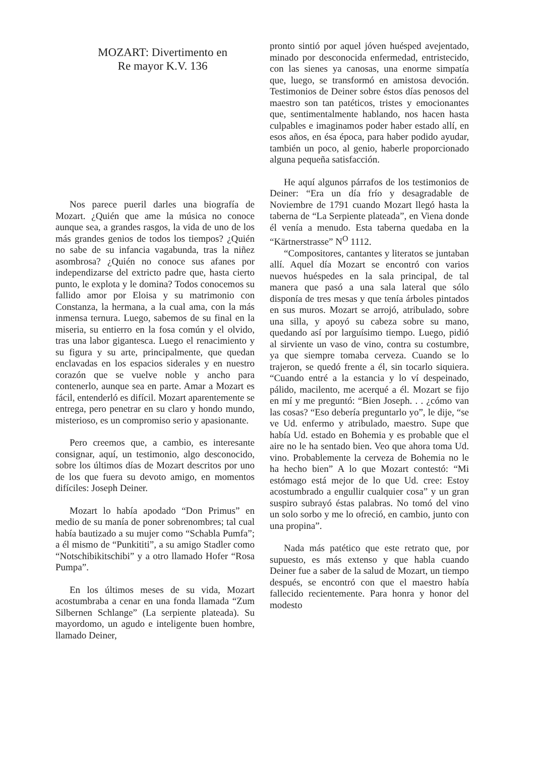MOZART: Divertimento en
Re mayor K.V. 136
Nos parece pueril darles una biografía de Mozart. ¿Quién que ame la música no conoce aunque sea, a grandes rasgos, la vida de uno de los más grandes genios de todos los tiempos? ¿Quién no sabe de su infancia vagabunda, tras la niñez asombrosa? ¿Quién no conoce sus afanes por independizarse del extricto padre que, hasta cierto punto, le explota y le domina? Todos conocemos su fallido amor por Eloisa y su matrimonio con Constanza, la hermana, a la cual ama, con la más inmensa ternura. Luego, sabemos de su final en la miseria, su entierro en la fosa común y el olvido, tras una labor gigantesca. Luego el renacimiento y su figura y su arte, principalmente, que quedan enclavadas en los espacios siderales y en nuestro corazón que se vuelve noble y ancho para contenerlo, aunque sea en parte. Amar a Mozart es fácil, entenderló es difícil. Mozart aparentemente se entrega, pero penetrar en su claro y hondo mundo, misterioso, es un compromiso serio y apasionante.
Pero creemos que, a cambio, es interesante consignar, aquí, un testimonio, algo desconocido, sobre los últimos días de Mozart descritos por uno de los que fuera su devoto amigo, en momentos difíciles: Joseph Deiner.
Mozart lo había apodado “Don Primus” en medio de su manía de poner sobrenombres; tal cual había bautizado a su mujer como “Schabla Pumfa”; a él mismo de “Punkititi”, a su amigo Stadler como “Notschibikitschibi” y a otro llamado Hofer “Rosa Pumpa”.
En los últimos meses de su vida, Mozart acostumbraba a cenar en una fonda llamada “Zum Silbernen Schlange” (La serpiente plateada). Su mayordomo, un agudo e inteligente buen hombre, llamado Deiner,
pronto sintió por aquel jóven huésped avejentado, minado por desconocida enfermedad, entristecido, con las sienes ya canosas, una enorme simpatía que, luego, se transformó en amistosa devoción. Testimonios de Deiner sobre éstos días penosos del maestro son tan patéticos, tristes y emocionantes que, sentimentalmente hablando, nos hacen hasta culpables e imaginamos poder haber estado allí, en esos años, en ésa época, para haber podido ayudar, también un poco, al genio, haberle proporcionado alguna pequeña satisfacción.
He aquí algunos párrafos de los testimonios de Deiner: “Era un día frío y desagradable de Noviembre de 1791 cuando Mozart llegó hasta la taberna de “La Serpiente plateada”, en Viena donde él venía a menudo. Esta taberna quedaba en la “Kärtnerstrasse” N<sup>O</sup> 1112.
“Compositores, cantantes y literatos se juntaban allí. Aquel día Mozart se encontró con varios nuevos huéspedes en la sala principal, de tal manera que pasó a una sala lateral que sólo disponía de tres mesas y que tenía árboles pintados en sus muros. Mozart se arrojó, atribulado, sobre una silla, y apoyó su cabeza sobre su mano, quedando así por larguísimo tiempo. Luego, pidió al sirviente un vaso de vino, contra su costumbre, ya que siempre tomaba cerveza. Cuando se lo trajeron, se quedó frente a él, sin tocarlo siquiera. “Cuando entré a la estancia y lo ví despeinado, pálido, macilento, me acerqué a él. Mozart se fijo en mí y me preguntó: “Bien Joseph. . . ¿cómo van las cosas? “Eso debería preguntarlo yo”, le dije, “se ve Ud. enfermo y atribulado, maestro. Supe que había Ud. estado en Bohemia y es probable que el aire no le ha sentado bien. Veo que ahora toma Ud. vino. Probablemente la cerveza de Bohemia no le ha hecho bien” A lo que Mozart contestó: “Mi estómago está mejor de lo que Ud. cree: Estoy acostumbrado a engullir cualquier cosa” y un gran suspiro subrayó éstas palabras. No tomó del vino un solo sorbo y me lo ofreció, en cambio, junto con una propina”.
Nada más patético que este retrato que, por supuesto, es más extenso y que habla cuando Deiner fue a saber de la salud de Mozart, un tiempo después, se encontró con que el maestro había fallecido recientemente. Para honra y honor del modesto